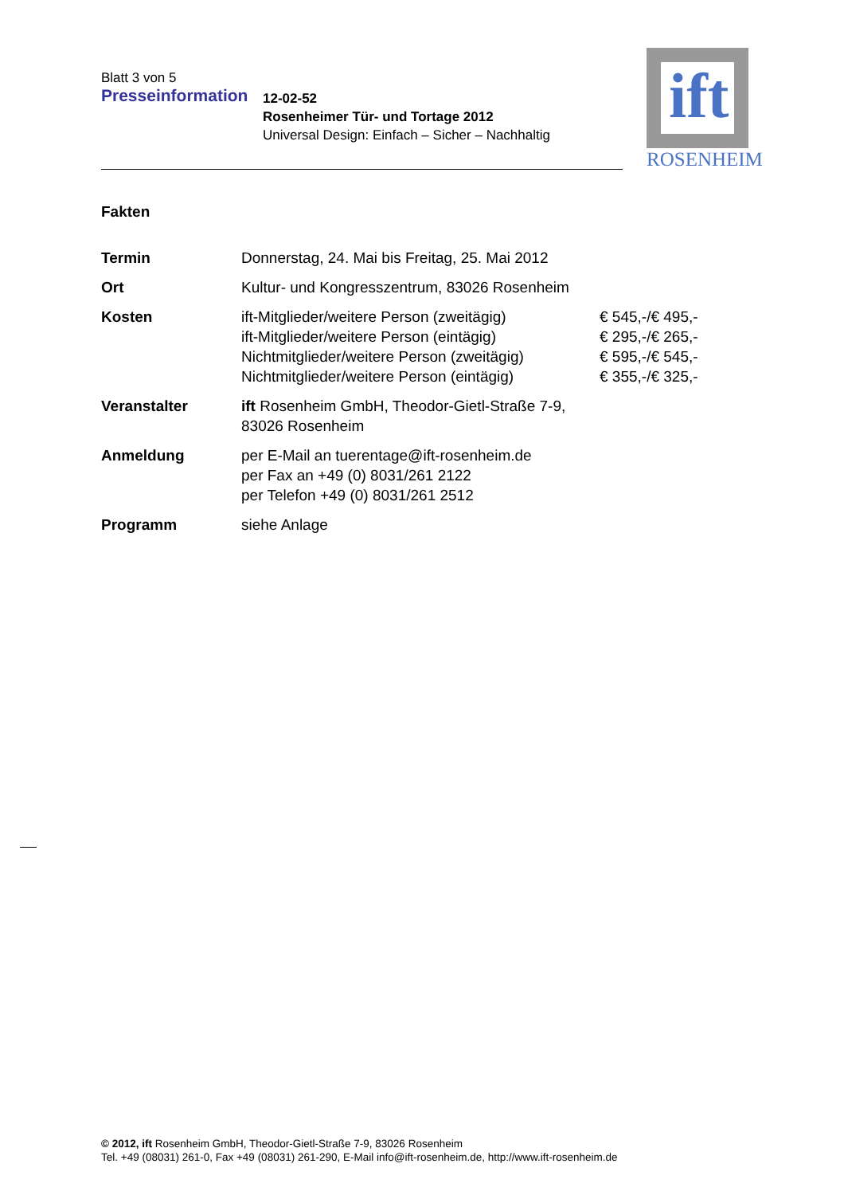Blatt 3 von 5
Presseinformation
12-02-52
Rosenheimer Tür- und Tortage 2012
Universal Design: Einfach – Sicher – Nachhaltig
ift
ROSENHEIM
Fakten
| Termin | Donnerstag, 24. Mai bis Freitag, 25. Mai 2012 | |
| Ort | Kultur- und Kongresszentrum, 83026 Rosenheim | |
| Kosten | ift-Mitglieder/weitere Person (zweitägig) ift-Mitglieder/weitere Person (eintägig) Nichtmitglieder/weitere Person (zweitägig) Nichtmitglieder/weitere Person (eintägig) | € 545,-/€ 495,- € 295,-/€ 265,- € 595,-/€ 545,- € 355,-/€ 325,- |
| Veranstalter | ift Rosenheim GmbH, Theodor-Gietl-Straße 7-9, 83026 Rosenheim | |
| Anmeldung | per E-Mail an tuerentage@ift-rosenheim.de per Fax an +49 (0) 8031/261 2122 per Telefon +49 (0) 8031/261 2512 | |
| Programm | siehe Anlage | |
© 2012, ift Rosenheim GmbH, Theodor-Gietl-Straße 7-9, 83026 Rosenheim
Tel. +49 (08031) 261-0, Fax +49 (08031) 261-290, E-Mail info@ift-rosenheim.de, http://www.ift-rosenheim.de